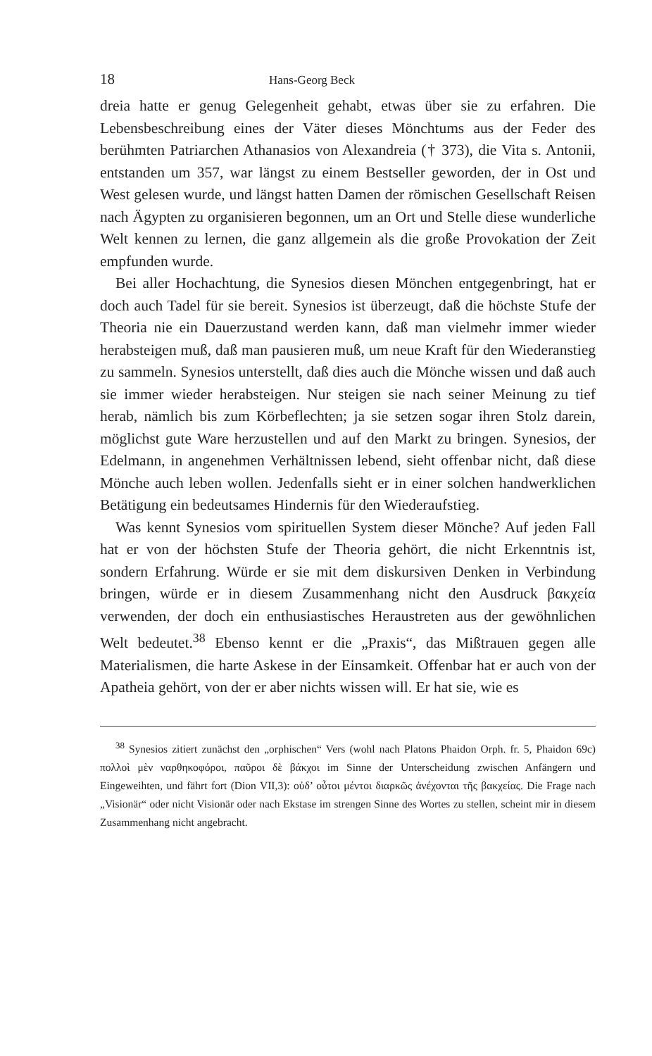18 Hans-Georg Beck
dreia hatte er genug Gelegenheit gehabt, etwas über sie zu erfahren. Die Lebensbeschreibung eines der Väter dieses Mönchtums aus der Feder des berühmten Patriarchen Athanasios von Alexandreia († 373), die Vita s. Antonii, entstanden um 357, war längst zu einem Bestseller geworden, der in Ost und West gelesen wurde, und längst hatten Damen der römischen Gesellschaft Reisen nach Ägypten zu organisieren begonnen, um an Ort und Stelle diese wunderliche Welt kennen zu lernen, die ganz allgemein als die große Provokation der Zeit empfunden wurde.
Bei aller Hochachtung, die Synesios diesen Mönchen entgegenbringt, hat er doch auch Tadel für sie bereit. Synesios ist überzeugt, daß die höchste Stufe der Theoria nie ein Dauerzustand werden kann, daß man vielmehr immer wieder herabsteigen muß, daß man pausieren muß, um neue Kraft für den Wiederanstieg zu sammeln. Synesios unterstellt, daß dies auch die Mönche wissen und daß auch sie immer wieder herabsteigen. Nur steigen sie nach seiner Meinung zu tief herab, nämlich bis zum Körbeflechten; ja sie setzen sogar ihren Stolz darein, möglichst gute Ware herzustellen und auf den Markt zu bringen. Synesios, der Edelmann, in angenehmen Verhältnissen lebend, sieht offenbar nicht, daß diese Mönche auch leben wollen. Jedenfalls sieht er in einer solchen handwerklichen Betätigung ein bedeutsames Hindernis für den Wiederaufstieg.
Was kennt Synesios vom spirituellen System dieser Mönche? Auf jeden Fall hat er von der höchsten Stufe der Theoria gehört, die nicht Erkenntnis ist, sondern Erfahrung. Würde er sie mit dem diskursiven Denken in Verbindung bringen, würde er in diesem Zusammenhang nicht den Ausdruck βακχεία verwenden, der doch ein enthusiastisches Heraustreten aus der gewöhnlichen Welt bedeutet.<sup>38</sup> Ebenso kennt er die „Praxis“, das Mißtrauen gegen alle Materialismen, die harte Askese in der Einsamkeit. Offenbar hat er auch von der Apatheia gehört, von der er aber nichts wissen will. Er hat sie, wie es
<sup>38</sup> Synesios zitiert zunächst den „orphischen“ Vers (wohl nach Platons Phaidon Orph. fr. 5, Phaidon 69c) πολλοὶ μὲν ναρθηκοφόροι, παῦροι δὲ βάκχοι im Sinne der Unterscheidung zwischen Anfängern und Eingeweihten, und fährt fort (Dion VII,3): οὐδ’ οὗτοι μέντοι διαρκῶς ἀνέχονται τῆς βακχείας. Die Frage nach „Visionär“ oder nicht Visionär oder nach Ekstase im strengen Sinne des Wortes zu stellen, scheint mir in diesem Zusammenhang nicht angebracht.